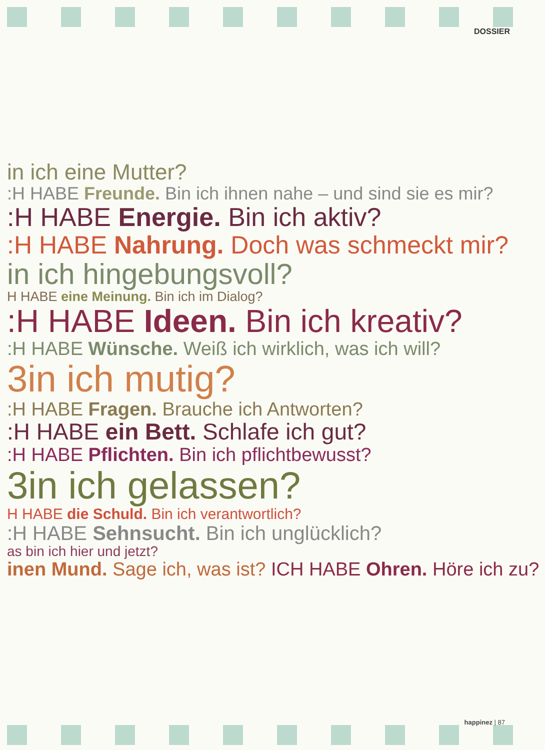DOSSIER
in ich eine Mutter?
:H HABE Freunde. Bin ich ihnen nahe – und sind sie es mir?
:H HABE Energie. Bin ich aktiv?
:H HABE Nahrung. Doch was schmeckt mir?
in ich hingebungsvoll?
H HABE eine Meinung. Bin ich im Dialog?
:H HABE Ideen. Bin ich kreativ?
:H HABE Wünsche. Weiß ich wirklich, was ich will?
3in ich mutig?
:H HABE Fragen. Brauche ich Antworten?
:H HABE ein Bett. Schlafe ich gut?
:H HABE Pflichten. Bin ich pflichtbewusst?
3in ich gelassen?
H HABE die Schuld. Bin ich verantwortlich?
:H HABE Sehnsucht. Bin ich unglücklich?
as bin ich hier und jetzt?
inen Mund. Sage ich, was ist? ICH HABE Ohren. Höre ich zu?
happinez | 87